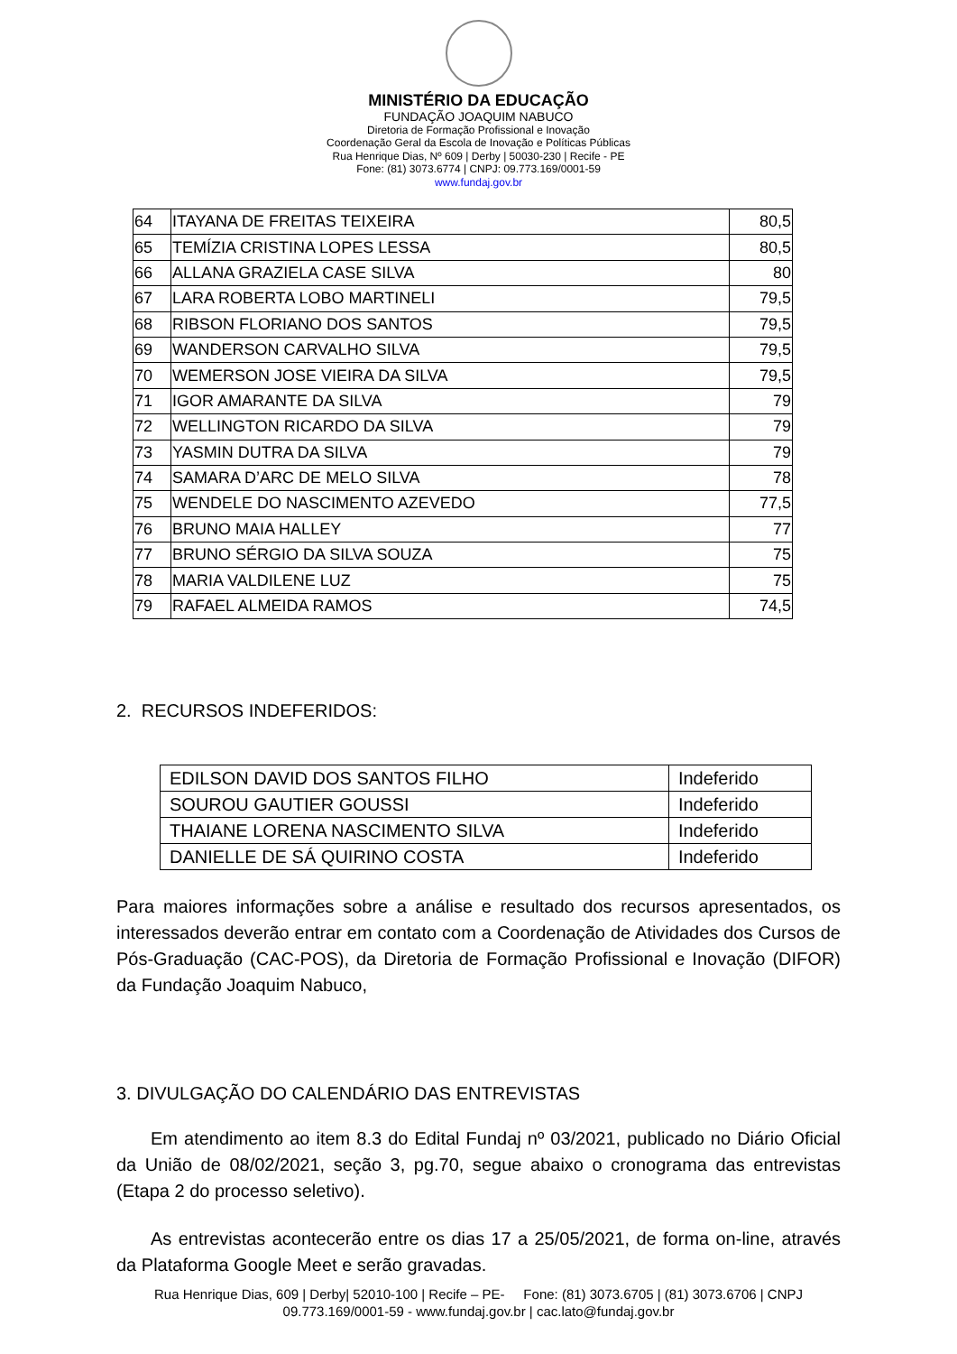MINISTÉRIO DA EDUCAÇÃO
FUNDAÇÃO JOAQUIM NABUCO
Diretoria de Formação Profissional e Inovação
Coordenação Geral da Escola de Inovação e Políticas Públicas
Rua Henrique Dias, Nº 609 | Derby | 50030-230 | Recife - PE
Fone: (81) 3073.6774 | CNPJ: 09.773.169/0001-59
www.fundaj.gov.br
| 64 | ITAYANA DE FREITAS TEIXEIRA | 80,5 |
| 65 | TEMÍZIA CRISTINA LOPES LESSA | 80,5 |
| 66 | ALLANA GRAZIELA CASE SILVA | 80 |
| 67 | LARA ROBERTA LOBO MARTINELI | 79,5 |
| 68 | RIBSON FLORIANO DOS SANTOS | 79,5 |
| 69 | WANDERSON CARVALHO SILVA | 79,5 |
| 70 | WEMERSON JOSE VIEIRA DA SILVA | 79,5 |
| 71 | IGOR AMARANTE DA SILVA | 79 |
| 72 | WELLINGTON RICARDO DA SILVA | 79 |
| 73 | YASMIN DUTRA DA SILVA | 79 |
| 74 | SAMARA D’ARC DE MELO SILVA | 78 |
| 75 | WENDELE DO NASCIMENTO AZEVEDO | 77,5 |
| 76 | BRUNO MAIA HALLEY | 77 |
| 77 | BRUNO SÉRGIO DA SILVA SOUZA | 75 |
| 78 | MARIA VALDILENE LUZ | 75 |
| 79 | RAFAEL ALMEIDA RAMOS | 74,5 |
2. RECURSOS INDEFERIDOS:
| EDILSON DAVID DOS SANTOS FILHO | Indeferido |
| SOUROU GAUTIER GOUSSI | Indeferido |
| THAIANE LORENA NASCIMENTO SILVA | Indeferido |
| DANIELLE DE SÁ QUIRINO COSTA | Indeferido |
Para maiores informações sobre a análise e resultado dos recursos apresentados, os interessados deverão entrar em contato com a Coordenação de Atividades dos Cursos de Pós-Graduação (CAC-POS), da Diretoria de Formação Profissional e Inovação (DIFOR) da Fundação Joaquim Nabuco,
3. DIVULGAÇÃO DO CALENDÁRIO DAS ENTREVISTAS
Em atendimento ao item 8.3 do Edital Fundaj nº 03/2021, publicado no Diário Oficial da União de 08/02/2021, seção 3, pg.70, segue abaixo o cronograma das entrevistas (Etapa 2 do processo seletivo).
As entrevistas acontecerão entre os dias 17 a 25/05/2021, de forma on-line, através da Plataforma Google Meet e serão gravadas.
Rua Henrique Dias, 609 | Derby| 52010-100 | Recife – PE- Fone: (81) 3073.6705 | (81) 3073.6706 | CNPJ
09.773.169/0001-59 - www.fundaj.gov.br | cac.lato@fundaj.gov.br